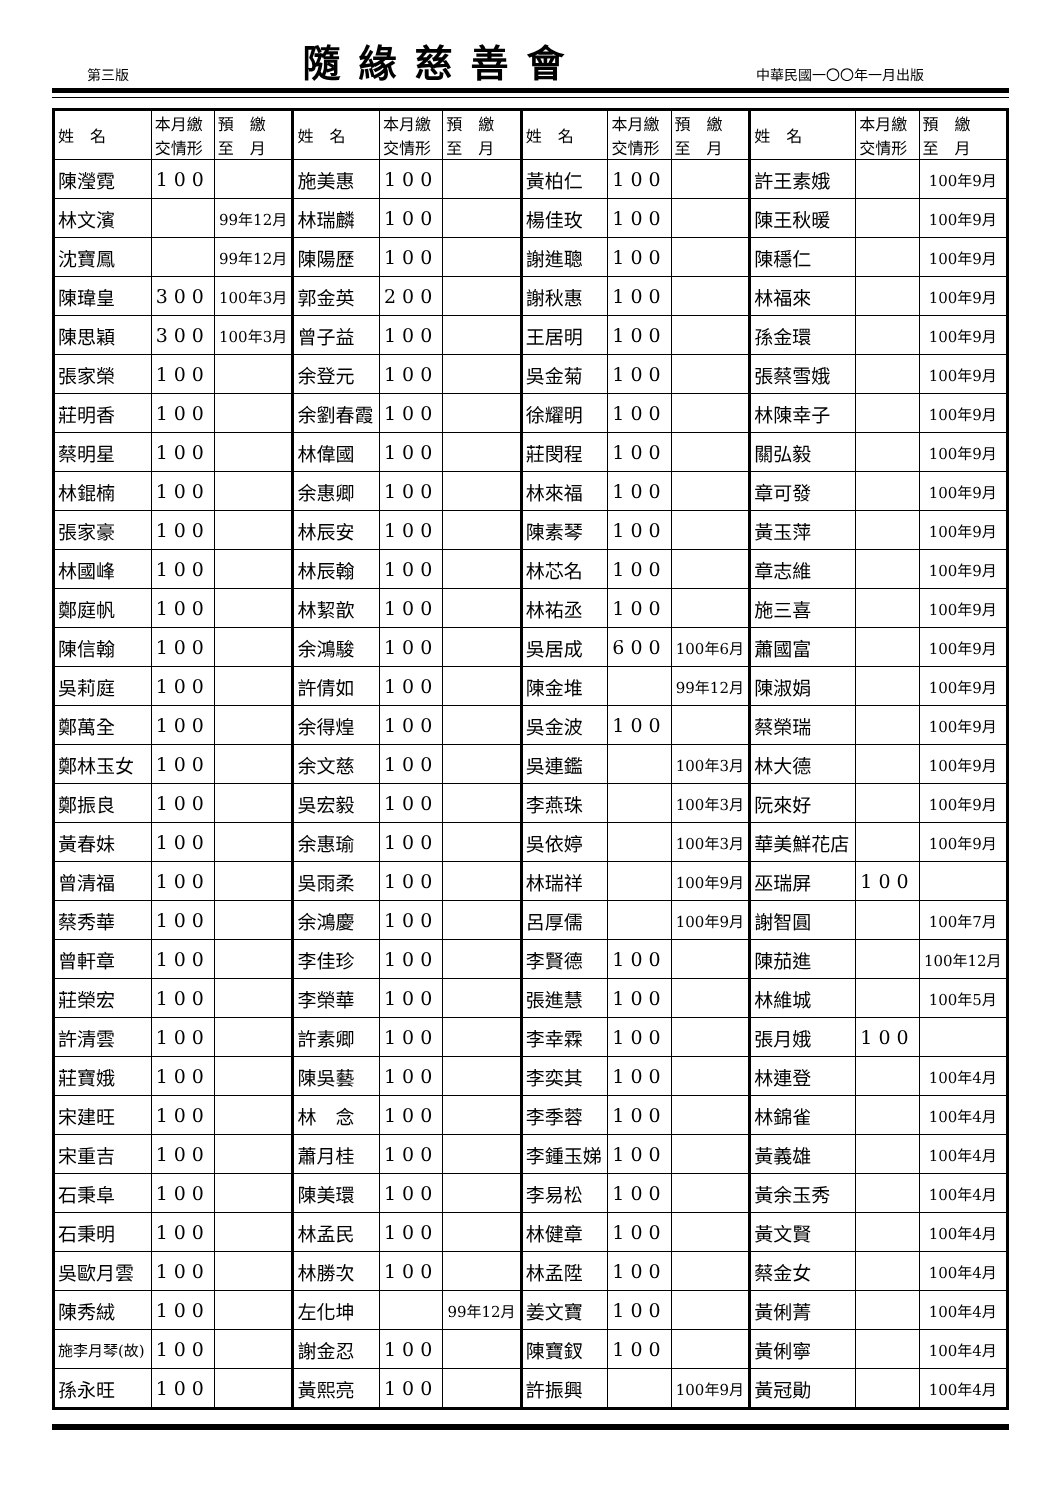第三版 隨緣慈善會 中華民國一〇〇年一月出版
| 姓 名 | 本月繳 交情形 | 預 繳 至 月 | 姓 名 | 本月繳 交情形 | 預 繳 至 月 | 姓 名 | 本月繳 交情形 | 預 繳 至 月 | 姓 名 | 本月繳 交情形 | 預 繳 至 月 |
| --- | --- | --- | --- | --- | --- | --- | --- | --- | --- | --- | --- |
| 陳瀅霓 | 100 | | 施美惠 | 100 | | 黃柏仁 | 100 | | 許王素娥 | | 100年9月 |
| 林文濱 | | 99年12月 | 林瑞麟 | 100 | | 楊佳玫 | 100 | | 陳王秋暖 | | 100年9月 |
| 沈寶鳳 | | 99年12月 | 陳陽歷 | 100 | | 謝進聰 | 100 | | 陳穩仁 | | 100年9月 |
| 陳瑋皇 | 300 | 100年3月 | 郭金英 | 200 | | 謝秋惠 | 100 | | 林福來 | | 100年9月 |
| 陳思穎 | 300 | 100年3月 | 曾子益 | 100 | | 王居明 | 100 | | 孫金環 | | 100年9月 |
| 張家榮 | 100 | | 余登元 | 100 | | 吳金菊 | 100 | | 張蔡雪娥 | | 100年9月 |
| 莊明香 | 100 | | 余劉春霞 | 100 | | 徐耀明 | 100 | | 林陳幸子 | | 100年9月 |
| 蔡明星 | 100 | | 林偉國 | 100 | | 莊閔程 | 100 | | 關弘毅 | | 100年9月 |
| 林錕楠 | 100 | | 余惠卿 | 100 | | 林來福 | 100 | | 章可發 | | 100年9月 |
| 張家豪 | 100 | | 林辰安 | 100 | | 陳素琴 | 100 | | 黃玉萍 | | 100年9月 |
| 林國峰 | 100 | | 林辰翰 | 100 | | 林芯名 | 100 | | 章志維 | | 100年9月 |
| 鄭庭帆 | 100 | | 林絜歆 | 100 | | 林祐丞 | 100 | | 施三喜 | | 100年9月 |
| 陳信翰 | 100 | | 余鴻駿 | 100 | | 吳居成 | 600 | 100年6月 | 蕭國富 | | 100年9月 |
| 吳莉庭 | 100 | | 許倩如 | 100 | | 陳金堆 | | 99年12月 | 陳淑娟 | | 100年9月 |
| 鄭萬全 | 100 | | 余得煌 | 100 | | 吳金波 | 100 | | 蔡榮瑞 | | 100年9月 |
| 鄭林玉女 | 100 | | 余文慈 | 100 | | 吳連鑑 | | 100年3月 | 林大德 | | 100年9月 |
| 鄭振良 | 100 | | 吳宏毅 | 100 | | 李燕珠 | | 100年3月 | 阮來好 | | 100年9月 |
| 黃春妹 | 100 | | 余惠瑜 | 100 | | 吳依婷 | | 100年3月 | 華美鮮花店 | | 100年9月 |
| 曾清福 | 100 | | 吳雨柔 | 100 | | 林瑞祥 | | 100年9月 | 巫瑞屏 | 100 | |
| 蔡秀華 | 100 | | 余鴻慶 | 100 | | 呂厚儒 | | 100年9月 | 謝智圓 | | 100年7月 |
| 曾軒章 | 100 | | 李佳珍 | 100 | | 李賢德 | 100 | | 陳茄進 | | 100年12月 |
| 莊榮宏 | 100 | | 李榮華 | 100 | | 張進慧 | 100 | | 林維城 | | 100年5月 |
| 許清雲 | 100 | | 許素卿 | 100 | | 李幸霖 | 100 | | 張月娥 | 100 | |
| 莊寶娥 | 100 | | 陳吳藝 | 100 | | 李奕其 | 100 | | 林連登 | | 100年4月 |
| 宋建旺 | 100 | | 林 念 | 100 | | 李季蓉 | 100 | | 林錦雀 | | 100年4月 |
| 宋重吉 | 100 | | 蕭月桂 | 100 | | 李鍾玉娣 | 100 | | 黃義雄 | | 100年4月 |
| 石秉阜 | 100 | | 陳美環 | 100 | | 李易松 | 100 | | 黃余玉秀 | | 100年4月 |
| 石秉明 | 100 | | 林孟民 | 100 | | 林健章 | 100 | | 黃文賢 | | 100年4月 |
| 吳歐月雲 | 100 | | 林勝次 | 100 | | 林孟陞 | 100 | | 蔡金女 | | 100年4月 |
| 陳秀絨 | 100 | | 左化坤 | | 99年12月 | 姜文寶 | 100 | | 黃俐菁 | | 100年4月 |
| 施李月琴(故) | 100 | | 謝金忍 | 100 | | 陳寶釵 | 100 | | 黃俐寧 | | 100年4月 |
| 孫永旺 | 100 | | 黃熙亮 | 100 | | 許振興 | | 100年9月 | 黃冠勛 | | 100年4月 |